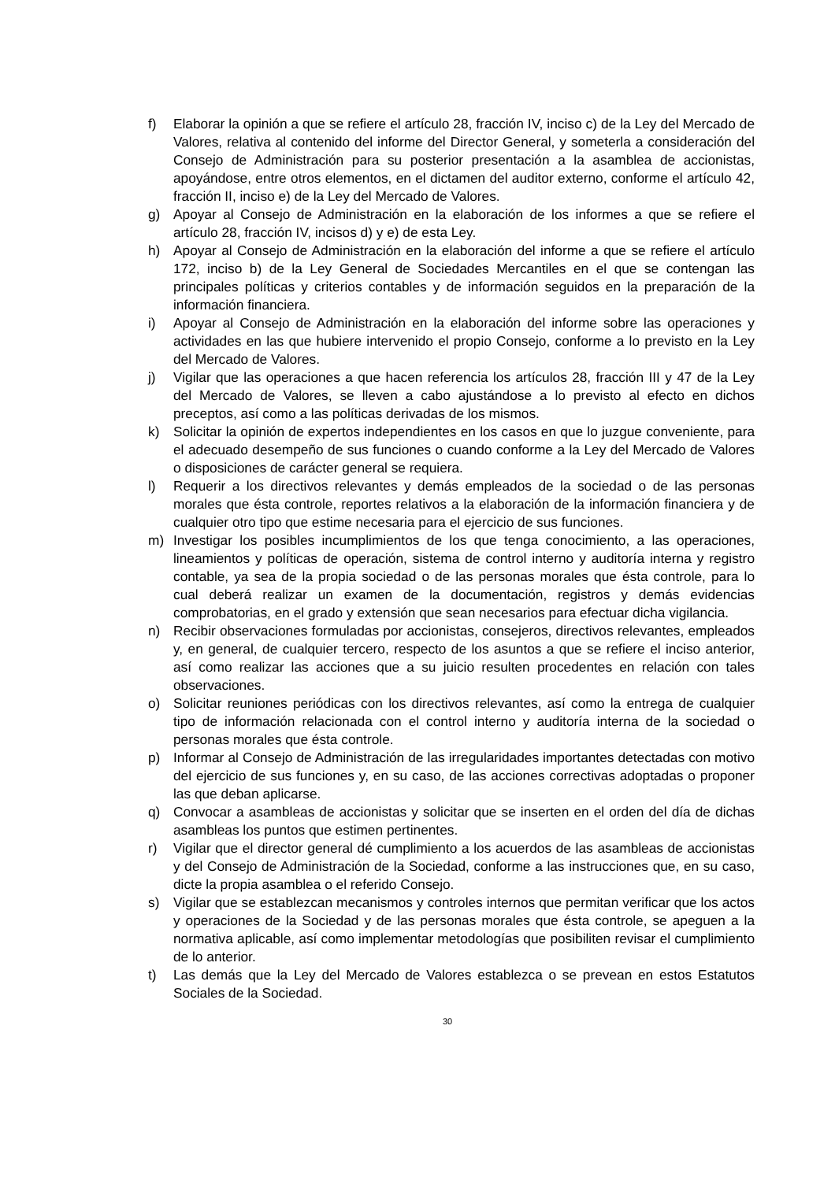f) Elaborar la opinión a que se refiere el artículo 28, fracción IV, inciso c) de la Ley del Mercado de Valores, relativa al contenido del informe del Director General, y someterla a consideración del Consejo de Administración para su posterior presentación a la asamblea de accionistas, apoyándose, entre otros elementos, en el dictamen del auditor externo, conforme el artículo 42, fracción II, inciso e) de la Ley del Mercado de Valores.
g) Apoyar al Consejo de Administración en la elaboración de los informes a que se refiere el artículo 28, fracción IV, incisos d) y e) de esta Ley.
h) Apoyar al Consejo de Administración en la elaboración del informe a que se refiere el artículo 172, inciso b) de la Ley General de Sociedades Mercantiles en el que se contengan las principales políticas y criterios contables y de información seguidos en la preparación de la información financiera.
i) Apoyar al Consejo de Administración en la elaboración del informe sobre las operaciones y actividades en las que hubiere intervenido el propio Consejo, conforme a lo previsto en la Ley del Mercado de Valores.
j) Vigilar que las operaciones a que hacen referencia los artículos 28, fracción III y 47 de la Ley del Mercado de Valores, se lleven a cabo ajustándose a lo previsto al efecto en dichos preceptos, así como a las políticas derivadas de los mismos.
k) Solicitar la opinión de expertos independientes en los casos en que lo juzgue conveniente, para el adecuado desempeño de sus funciones o cuando conforme a la Ley del Mercado de Valores o disposiciones de carácter general se requiera.
l) Requerir a los directivos relevantes y demás empleados de la sociedad o de las personas morales que ésta controle, reportes relativos a la elaboración de la información financiera y de cualquier otro tipo que estime necesaria para el ejercicio de sus funciones.
m) Investigar los posibles incumplimientos de los que tenga conocimiento, a las operaciones, lineamientos y políticas de operación, sistema de control interno y auditoría interna y registro contable, ya sea de la propia sociedad o de las personas morales que ésta controle, para lo cual deberá realizar un examen de la documentación, registros y demás evidencias comprobatorias, en el grado y extensión que sean necesarios para efectuar dicha vigilancia.
n) Recibir observaciones formuladas por accionistas, consejeros, directivos relevantes, empleados y, en general, de cualquier tercero, respecto de los asuntos a que se refiere el inciso anterior, así como realizar las acciones que a su juicio resulten procedentes en relación con tales observaciones.
o) Solicitar reuniones periódicas con los directivos relevantes, así como la entrega de cualquier tipo de información relacionada con el control interno y auditoría interna de la sociedad o personas morales que ésta controle.
p) Informar al Consejo de Administración de las irregularidades importantes detectadas con motivo del ejercicio de sus funciones y, en su caso, de las acciones correctivas adoptadas o proponer las que deban aplicarse.
q) Convocar a asambleas de accionistas y solicitar que se inserten en el orden del día de dichas asambleas los puntos que estimen pertinentes.
r) Vigilar que el director general dé cumplimiento a los acuerdos de las asambleas de accionistas y del Consejo de Administración de la Sociedad, conforme a las instrucciones que, en su caso, dicte la propia asamblea o el referido Consejo.
s) Vigilar que se establezcan mecanismos y controles internos que permitan verificar que los actos y operaciones de la Sociedad y de las personas morales que ésta controle, se apeguen a la normativa aplicable, así como implementar metodologías que posibiliten revisar el cumplimiento de lo anterior.
t) Las demás que la Ley del Mercado de Valores establezca o se prevean en estos Estatutos Sociales de la Sociedad.
30